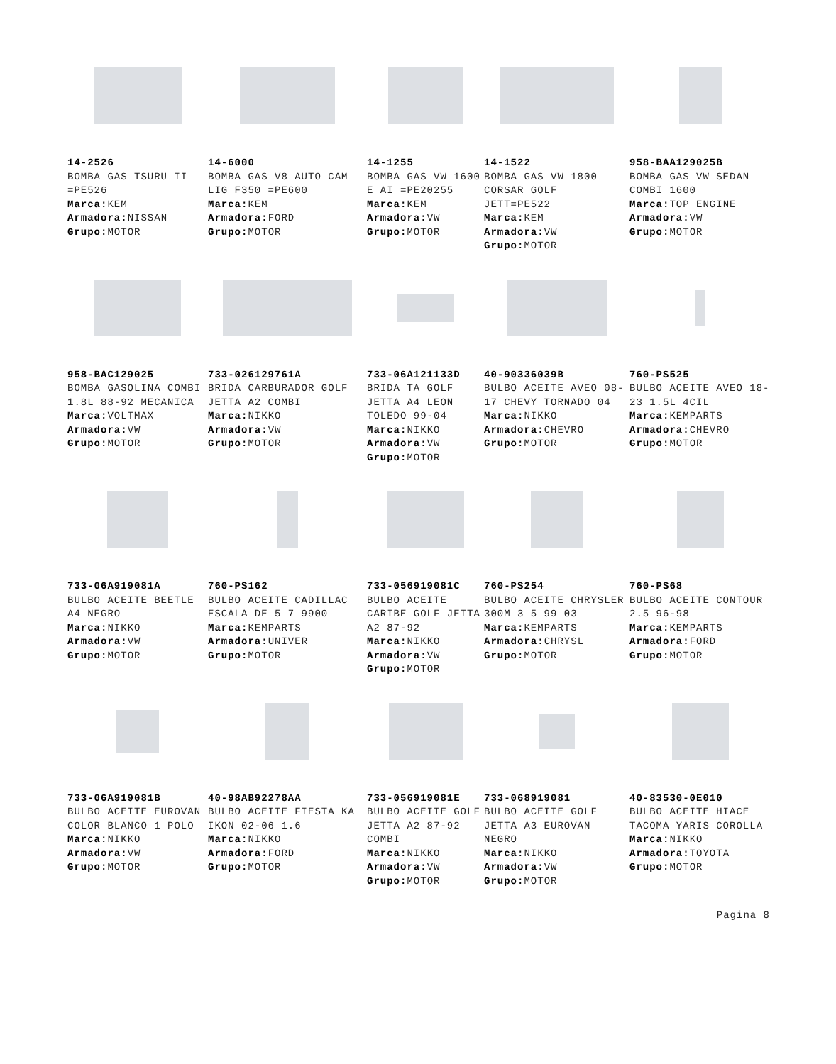14-2526
BOMBA GAS TSURU II =PE526
Marca: KEM
Armadora: NISSAN
Grupo: MOTOR
14-6000
BOMBA GAS V8 AUTO CAM LIG F350 =PE600
Marca: KEM
Armadora: FORD
Grupo: MOTOR
14-1255
BOMBA GAS VW 1600 E AI =PE20255
Marca: KEM
Armadora: VW
Grupo: MOTOR
14-1522
BOMBA GAS VW 1800 CORSAR GOLF JETT=PE522
Marca: KEM
Armadora: VW
Grupo: MOTOR
958-BAA129025B
BOMBA GAS VW SEDAN COMBI 1600
Marca: TOP ENGINE
Armadora: VW
Grupo: MOTOR
958-BAC129025
BOMBA GASOLINA COMBI 1.8L 88-92 MECANICA
Marca: VOLTMAX
Armadora: VW
Grupo: MOTOR
733-026129761A
BRIDA CARBURADOR GOLF JETTA A2 COMBI
Marca: NIKKO
Armadora: VW
Grupo: MOTOR
733-06A121133D
BRIDA TA GOLF JETTA A4 LEON TOLEDO 99-04
Marca: NIKKO
Armadora: VW
Grupo: MOTOR
40-90336039B
BULBO ACEITE AVEO 08-17 CHEVY TORNADO 04
Marca: NIKKO
Armadora: CHEVRO
Grupo: MOTOR
760-PS525
BULBO ACEITE AVEO 18-23 1.5L 4CIL
Marca: KEMPARTS
Armadora: CHEVRO
Grupo: MOTOR
733-06A919081A
BULBO ACEITE BEETLE A4 NEGRO
Marca: NIKKO
Armadora: VW
Grupo: MOTOR
760-PS162
BULBO ACEITE CADILLAC ESCALA DE 5 7 9900
Marca: KEMPARTS
Armadora: UNIVER
Grupo: MOTOR
733-056919081C
BULBO ACEITE CARIBE GOLF JETTA A2 87-92
Marca: NIKKO
Armadora: VW
Grupo: MOTOR
760-PS254
BULBO ACEITE CHRYSLER 300M 3 5 99 03
Marca: KEMPARTS
Armadora: CHRYSL
Grupo: MOTOR
760-PS68
BULBO ACEITE CONTOUR 2.5 96-98
Marca: KEMPARTS
Armadora: FORD
Grupo: MOTOR
733-06A919081B
BULBO ACEITE EUROVAN COLOR BLANCO 1 POLO
Marca: NIKKO
Armadora: VW
Grupo: MOTOR
40-98AB92278AA
BULBO ACEITE FIESTA KA IKON 02-06 1.6
Marca: NIKKO
Armadora: FORD
Grupo: MOTOR
733-056919081E
BULBO ACEITE GOLF JETTA A2 87-92 COMBI
Marca: NIKKO
Armadora: VW
Grupo: MOTOR
733-068919081
BULBO ACEITE GOLF JETTA A3 EUROVAN NEGRO
Marca: NIKKO
Armadora: VW
Grupo: MOTOR
40-83530-0E010
BULBO ACEITE HIACE TACOMA YARIS COROLLA
Marca: NIKKO
Armadora: TOYOTA
Grupo: MOTOR
Pagina 8